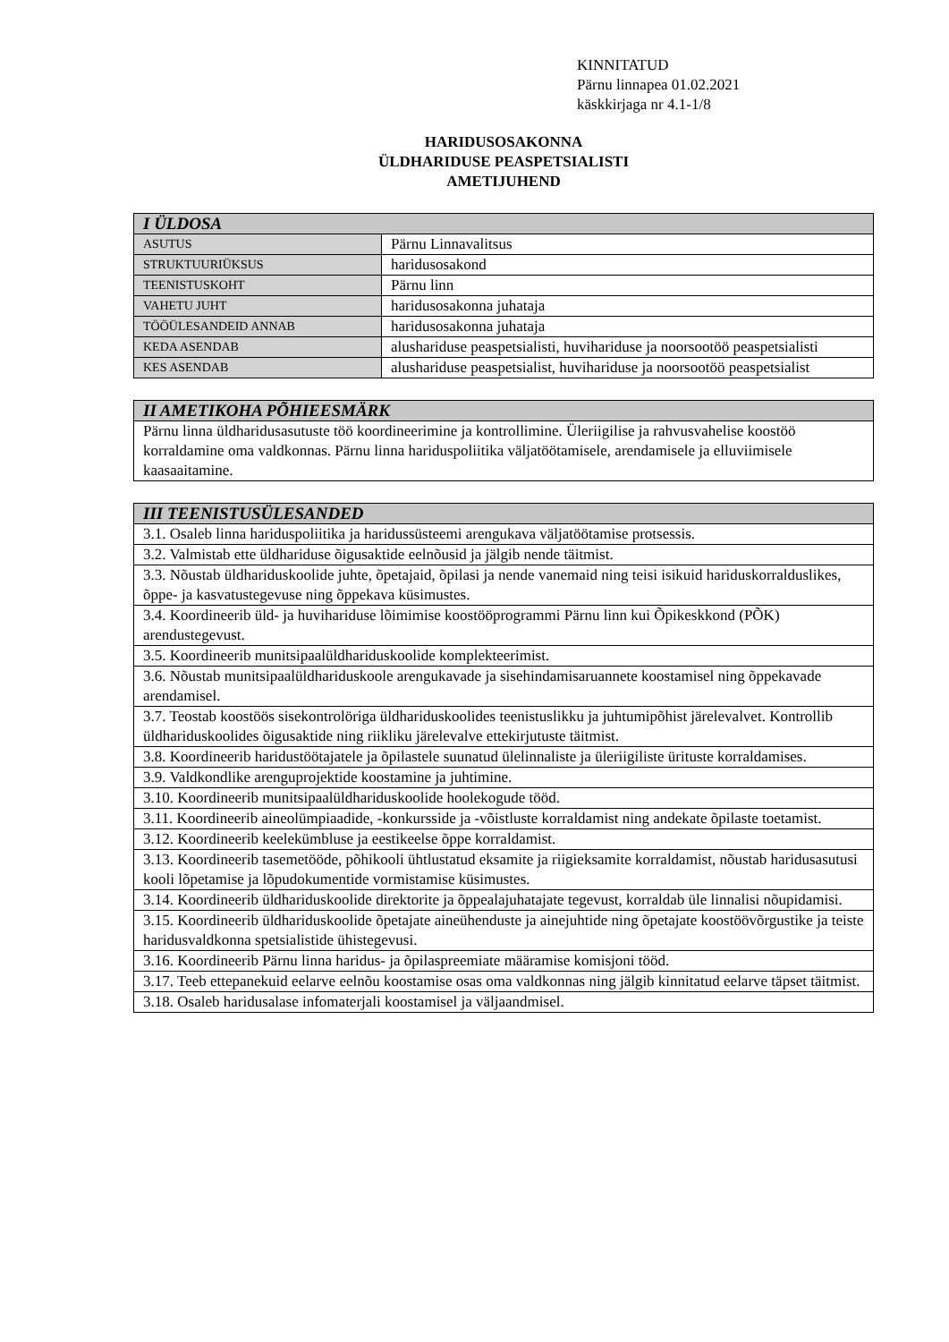KINNITATUD
Pärnu linnapea 01.02.2021
käskkirjaga nr 4.1-1/8
HARIDUSOSAKONNA
ÜLDHARIDUSE PEASPETSIALISTI
AMETIJUHEND
| I ÜLDOSA | |
| --- | --- |
| ASUTUS | Pärnu Linnavalitsus |
| STRUKTUURIÜKSUS | haridusosakond |
| TEENISTUSKOHT | Pärnu linn |
| VAHETU JUHT | haridusosakonna juhataja |
| TÖÖÜLESANDEID ANNAB | haridusosakonna juhataja |
| KEDA ASENDAB | alushariduse peaspetsialisti, huvihariduse ja noorsootöö peaspetsialisti |
| KES ASENDAB | alushariduse peaspetsialist, huvihariduse ja noorsootöö peaspetsialist |
| II AMETIKOHA PÕHIEESMÄRK |
| --- |
| Pärnu linna üldharidusasutuste töö koordineerimine ja kontrollimine. Üleriigilise ja rahvusvahelise koostöö korraldamine oma valdkonnas. Pärnu linna hariduspoliitika väljatöötamisele, arendamisele ja elluviimisele kaasaaitamine. |
| III TEENISTUSÜLESANDED |
| --- |
| 3.1. Osaleb linna hariduspoliitika ja haridussüsteemi arengukava väljatöötamise protsessis. |
| 3.2. Valmistab ette üldhariduse õigusaktide eelnõusid ja jälgib nende täitmist. |
| 3.3. Nõustab üldhariduskoolide juhte, õpetajaid, õpilasi ja nende vanemaid ning teisi isikuid hariduskorralduslikes, õppe- ja kasvatustegevuse ning õppekava küsimustes. |
| 3.4. Koordineerib üld- ja huvihariduse lõimimise koostööprogrammi Pärnu linn kui Õpikeskkond (PÕK) arendustegevust. |
| 3.5. Koordineerib munitsipaalüldhariduskoolide komplekteerimist. |
| 3.6. Nõustab munitsipaalüldhariduskoole arengukavade ja sisehindamisaruannete koostamisel ning õppekavade arendamisel. |
| 3.7. Teostab koostöös sisekontrolöriga üldhariduskoolides teenistuslikku ja juhtumipõhist järelevalvet. Kontrollib üldhariduskoolides õigusaktide ning riikliku järelevalve ettekirjutuste täitmist. |
| 3.8. Koordineerib haridustöötajatele ja õpilastele suunatud ülelinnaliste ja üleriigiliste ürituste korraldamises. |
| 3.9. Valdkondlike arenguprojektide koostamine ja juhtimine. |
| 3.10. Koordineerib munitsipaalüldhariduskoolide hoolekogude tööd. |
| 3.11. Koordineerib aineolümpiaadide, -konkursside ja -võistluste korraldamist ning andekate õpilaste toetamist. |
| 3.12. Koordineerib keelekümbluse ja eestikeelse õppe korraldamist. |
| 3.13. Koordineerib tasemetööde, põhikooli ühtlustatud eksamite ja riigieksamite korraldamist, nõustab haridusasutusi kooli lõpetamise ja lõpudokumentide vormistamise küsimustes. |
| 3.14. Koordineerib üldhariduskoolide direktorite ja õppealajuhatajate tegevust, korraldab üle linnalisi nõupidamisi. |
| 3.15. Koordineerib üldhariduskoolide õpetajate aineühenduste ja ainejuhtide ning õpetajate koostöövõrgustike ja teiste haridusvaldkonna spetsialistide ühistegevusi. |
| 3.16. Koordineerib Pärnu linna haridus- ja õpilaspreemiate määramise komisjoni tööd. |
| 3.17. Teeb ettepanekuid eelarve eelnõu koostamise osas oma valdkonnas ning jälgib kinnitatud eelarve täpset täitmist. |
| 3.18. Osaleb haridusalase infomaterjali koostamisel ja väljaandmisel. |